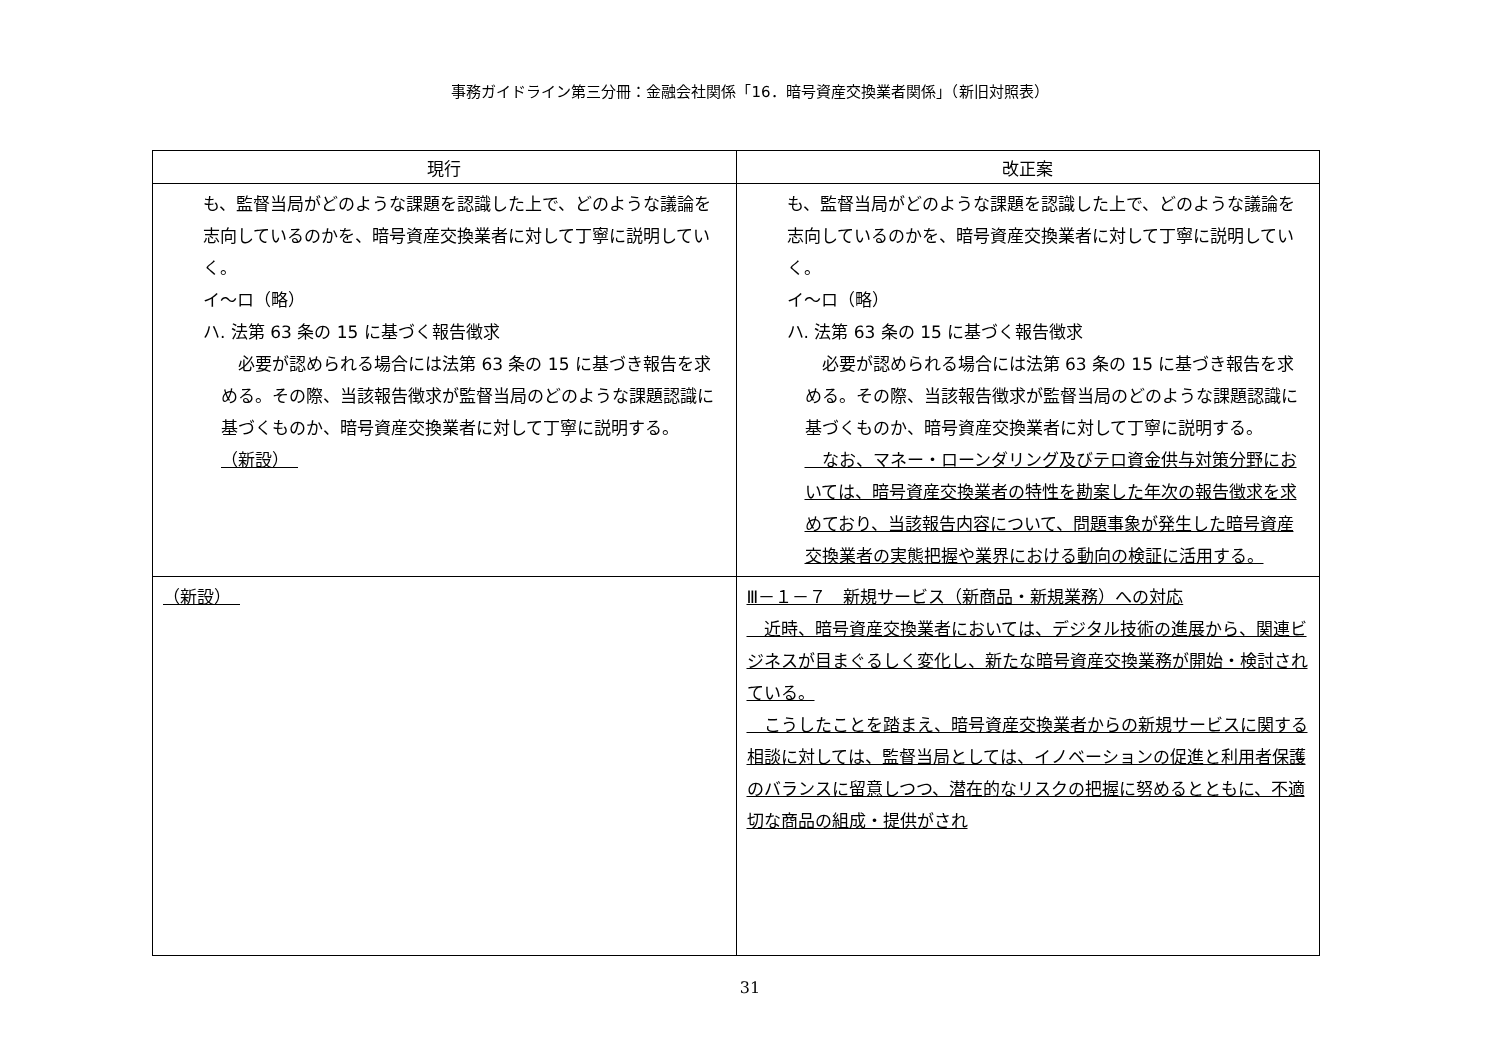事務ガイドライン第三分冊：金融会社関係「16．暗号資産交換業者関係」（新旧対照表）
| 現行 | 改正案 |
| --- | --- |
| も、監督当局がどのような課題を認識した上で、どのような議論を志向しているのかを、暗号資産交換業者に対して丁寧に説明していく。 イ～ロ（略） ハ. 法第 63 条の 15 に基づく報告徴求 必要が認められる場合には法第 63 条の 15 に基づき報告を求める。その際、当該報告徴求が監督当局のどのような課題認識に基づくものか、暗号資産交換業者に対して丁寧に説明する。 （新設） | も、監督当局がどのような課題を認識した上で、どのような議論を志向しているのかを、暗号資産交換業者に対して丁寧に説明していく。 イ～ロ（略） ハ. 法第 63 条の 15 に基づく報告徴求 必要が認められる場合には法第 63 条の 15 に基づき報告を求める。その際、当該報告徴求が監督当局のどのような課題認識に基づくものか、暗号資産交換業者に対して丁寧に説明する。 なお、マネー・ローンダリング及びテロ資金供与対策分野においては、暗号資産交換業者の特性を勘案した年次の報告徴求を求めており、当該報告内容について、問題事象が発生した暗号資産交換業者の実態把握や業界における動向の検証に活用する。 |
| （新設） | Ⅲ－１－７ 新規サービス（新商品・新規業務）への対応 近時、暗号資産交換業者においては、デジタル技術の進展から、関連ビジネスが目まぐるしく変化し、新たな暗号資産交換業務が開始・検討されている。 こうしたことを踏まえ、暗号資産交換業者からの新規サービスに関する相談に対しては、監督当局としては、イノベーションの促進と利用者保護のバランスに留意しつつ、潜在的なリスクの把握に努めるとともに、不適切な商品の組成・提供がされ |
31